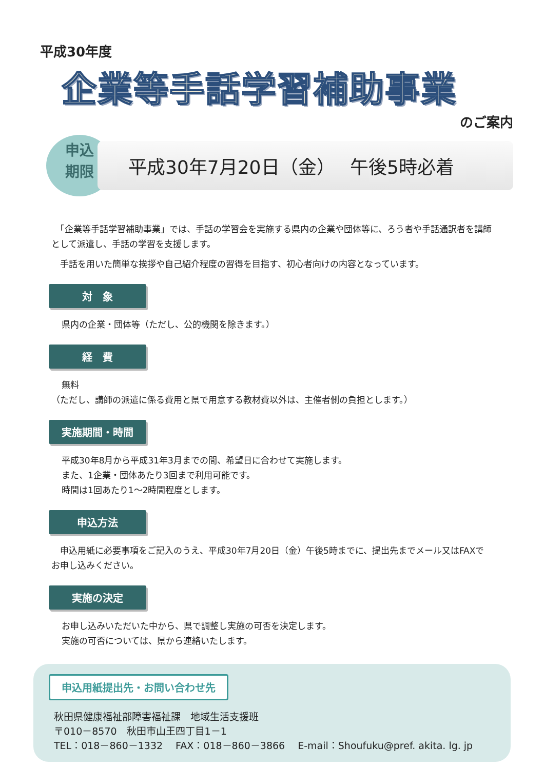平成30年度
企業等手話学習補助事業
のご案内
申込
期限
平成30年7月20日（金）　 午後5時必着
　「企業等手話学習補助事業」では、手話の学習会を実施する県内の企業や団体等に、ろう者や手話通訳者を講師として派遣し、手話の学習を支援します。
　手話を用いた簡単な挨拶や自己紹介程度の習得を目指す、初心者向けの内容となっています。
対　象
県内の企業・団体等（ただし、公的機関を除きます。）
経　費
無料
（ただし、講師の派遣に係る費用と県で用意する教材費以外は、主催者側の負担とします。）
実施期間・時間
平成30年8月から平成31年3月までの間、希望日に合わせて実施します。
また、1企業・団体あたり3回まで利用可能です。
時間は1回あたり1～2時間程度とします。
申込方法
　申込用紙に必要事項をご記入のうえ、平成30年7月20日（金）午後5時までに、提出先までメール又はFAXでお申し込みください。
実施の決定
お申し込みいただいた中から、県で調整し実施の可否を決定します。
実施の可否については、県から連絡いたします。
申込用紙提出先・お問い合わせ先
秋田県健康福祉部障害福祉課　地域生活支援班
〒010－8570　秋田市山王四丁目1－1
TEL：018－860－1332　 FAX：018－860－3866　 E-mail：Shoufuku@pref. akita. lg. jp